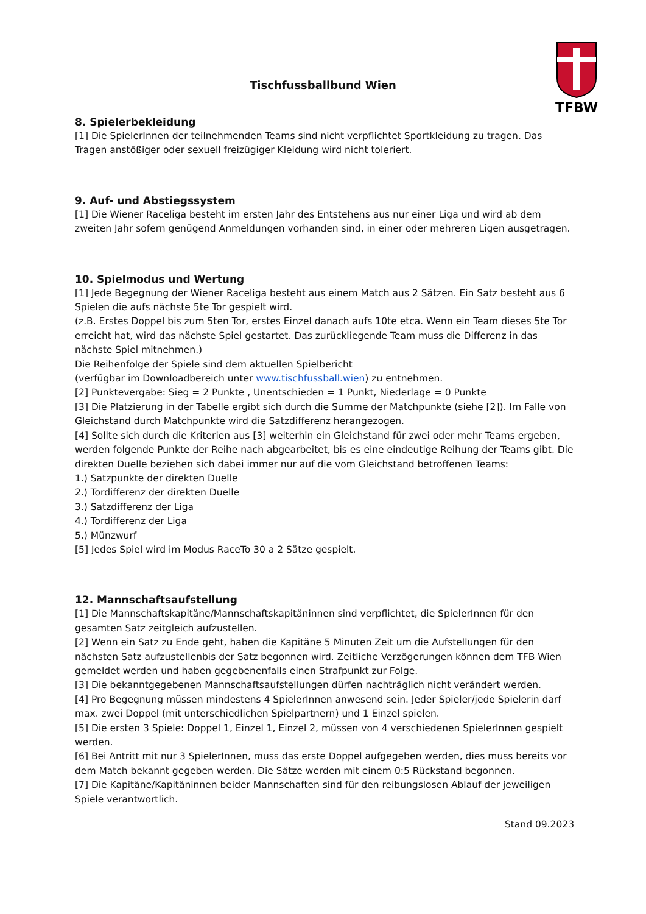TFBW
Tischfussballbund Wien
8. Spielerbekleidung
[1] Die SpielerInnen der teilnehmenden Teams sind nicht verpflichtet Sportkleidung zu tragen. Das Tragen anstößiger oder sexuell freizügiger Kleidung wird nicht toleriert.
9. Auf- und Abstiegssystem
[1] Die Wiener Raceliga besteht im ersten Jahr des Entstehens aus nur einer Liga und wird ab dem zweiten Jahr sofern genügend Anmeldungen vorhanden sind, in einer oder mehreren Ligen ausgetragen.
10. Spielmodus und Wertung
[1] Jede Begegnung der Wiener Raceliga besteht aus einem Match aus 2 Sätzen. Ein Satz besteht aus 6 Spielen die aufs nächste 5te Tor gespielt wird.
(z.B. Erstes Doppel bis zum 5ten Tor, erstes Einzel danach aufs 10te etca. Wenn ein Team dieses 5te Tor erreicht hat, wird das nächste Spiel gestartet. Das zurückliegende Team muss die Differenz in das nächste Spiel mitnehmen.)
Die Reihenfolge der Spiele sind dem aktuellen Spielbericht
(verfügbar im Downloadbereich unter www.tischfussball.wien) zu entnehmen.
[2] Punktevergabe: Sieg = 2 Punkte , Unentschieden = 1 Punkt, Niederlage = 0 Punkte
[3] Die Platzierung in der Tabelle ergibt sich durch die Summe der Matchpunkte (siehe [2]). Im Falle von Gleichstand durch Matchpunkte wird die Satzdifferenz herangezogen.
[4] Sollte sich durch die Kriterien aus [3] weiterhin ein Gleichstand für zwei oder mehr Teams ergeben, werden folgende Punkte der Reihe nach abgearbeitet, bis es eine eindeutige Reihung der Teams gibt. Die direkten Duelle beziehen sich dabei immer nur auf die vom Gleichstand betroffenen Teams:
1.) Satzpunkte der direkten Duelle
2.) Tordifferenz der direkten Duelle
3.) Satzdifferenz der Liga
4.) Tordifferenz der Liga
5.) Münzwurf
[5] Jedes Spiel wird im Modus RaceTo 30 a 2 Sätze gespielt.
12. Mannschaftsaufstellung
[1] Die Mannschaftskapitäne/Mannschaftskapitäninnen sind verpflichtet, die SpielerInnen für den gesamten Satz zeitgleich aufzustellen.
[2] Wenn ein Satz zu Ende geht, haben die Kapitäne 5 Minuten Zeit um die Aufstellungen für den nächsten Satz aufzustellenbis der Satz begonnen wird. Zeitliche Verzögerungen können dem TFB Wien gemeldet werden und haben gegebenenfalls einen Strafpunkt zur Folge.
[3] Die bekanntgegebenen Mannschaftsaufstellungen dürfen nachträglich nicht verändert werden.
[4] Pro Begegnung müssen mindestens 4 SpielerInnen anwesend sein. Jeder Spieler/jede Spielerin darf max. zwei Doppel (mit unterschiedlichen Spielpartnern) und 1 Einzel spielen.
[5] Die ersten 3 Spiele: Doppel 1, Einzel 1, Einzel 2, müssen von 4 verschiedenen SpielerInnen gespielt werden.
[6] Bei Antritt mit nur 3 SpielerInnen, muss das erste Doppel aufgegeben werden, dies muss bereits vor dem Match bekannt gegeben werden. Die Sätze werden mit einem 0:5 Rückstand begonnen.
[7] Die Kapitäne/Kapitäninnen beider Mannschaften sind für den reibungslosen Ablauf der jeweiligen Spiele verantwortlich.
Stand 09.2023